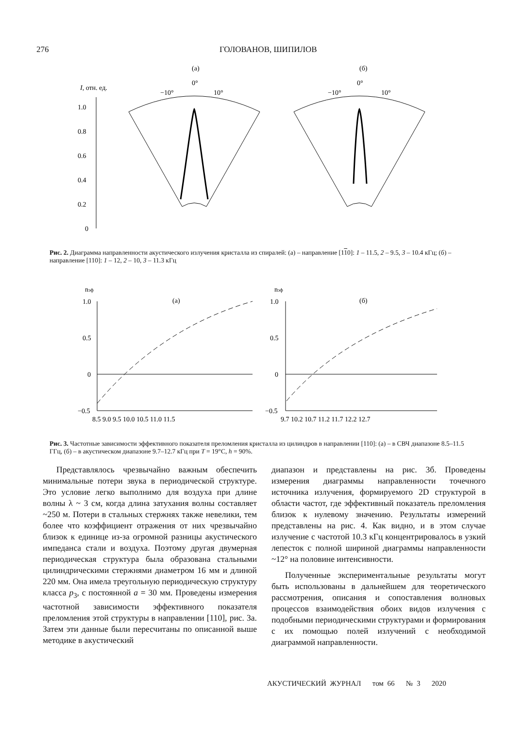276 ГОЛОВАНОВ, ШИПИЛОВ
(а)
(б)
I, отн. ед.
1.0
0.8
0.6
0.4
0.2
0
−10°
0°
10°
−10°
0°
10°
Рис. 2. Диаграмма направленности акустического излучения кристалла из спиралей: (а) – направление [110]: 1 – 11.5, 2 – 9.5, 3 – 10.4 кГц; (б) – направление [110]: 1 – 12, 2 – 10, 3 – 11.3 кГц
nэф
nэф
(а)
(б)
1.0
0.5
0
−0.5
1.0
0.5
0
−0.5
8.5 9.0 9.5 10.0 10.5 11.0 11.5
9.7 10.2 10.7 11.2 11.7 12.2 12.7
Рис. 3. Частотные зависимости эффективного показателя преломления кристалла из цилиндров в направлении [110]: (а) – в СВЧ диапазоне 8.5–11.5 ГГц, (б) – в акустическом диапазоне 9.7–12.7 кГц при T = 19°C, h = 90%.
Представлялось чрезвычайно важным обеспечить минимальные потери звука в периодической структуре. Это условие легко выполнимо для воздуха при длине волны λ ~ 3 см, когда длина затухания волны составляет ~250 м. Потери в стальных стержнях также невелики, тем более что коэффициент отражения от них чрезвычайно близок к единице из-за огромной разницы акустического импеданса стали и воздуха. Поэтому другая двумерная периодическая структура была образована стальными цилиндрическими стержнями диаметром 16 мм и длиной 220 мм. Она имела треугольную периодическую структуру класса p<sub>3</sub>, с постоянной a = 30 мм. Проведены измерения частотной зависимости эффективного показателя преломления этой структуры в направлении [110], рис. 3а. Затем эти данные были пересчитаны по описанной выше методике в акустический
диапазон и представлены на рис. 3б. Проведены измерения диаграммы направленности точечного источника излучения, формируемого 2D структурой в области частот, где эффективный показатель преломления близок к нулевому значению. Результаты измерений представлены на рис. 4. Как видно, и в этом случае излучение с частотой 10.3 кГц концентрировалось в узкий лепесток с полной шириной диаграммы направленности ~12° на половине интенсивности.
Полученные экспериментальные результаты могут быть использованы в дальнейшем для теоретического рассмотрения, описания и сопоставления волновых процессов взаимодействия обоих видов излучения с подобными периодическими структурами и формирования с их помощью полей излучений с необходимой диаграммой направленности.
АКУСТИЧЕСКИЙ ЖУРНАЛ том 66 № 3 2020